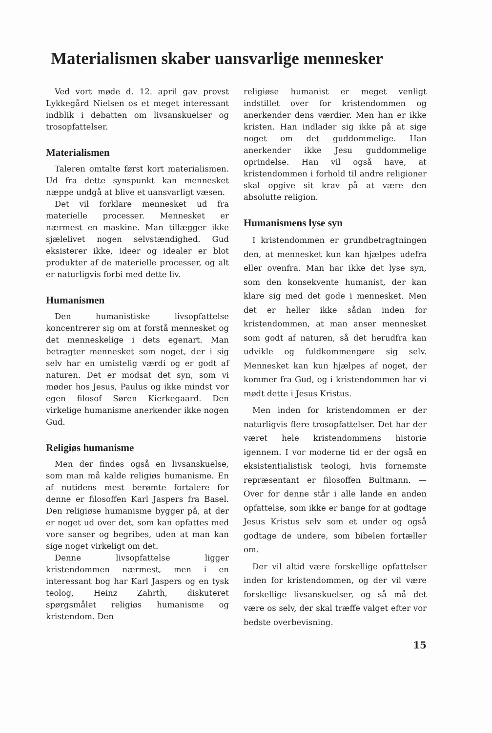Materialismen skaber uansvarlige mennesker
Ved vort møde d. 12. april gav provst Lykkegård Nielsen os et meget interessant indblik i debatten om livsanskuelser og trosopfattelser.
Materialismen
Taleren omtalte først kort materialismen. Ud fra dette synspunkt kan mennesket næppe undgå at blive et uansvarligt væsen.
Det vil forklare mennesket ud fra materielle processer. Mennesket er nærmest en maskine. Man tillægger ikke sjælelivet nogen selvstændighed. Gud eksisterer ikke, ideer og idealer er blot produkter af de materielle processer, og alt er naturligvis forbi med dette liv.
Humanismen
Den humanistiske livsopfattelse koncentrerer sig om at forstå mennesket og det menneskelige i dets egenart. Man betragter mennesket som noget, der i sig selv har en umistelig værdi og er godt af naturen. Det er modsat det syn, som vi møder hos Jesus, Paulus og ikke mindst vor egen filosof Søren Kierkegaard. Den virkelige humanisme anerkender ikke nogen Gud.
Religiøs humanisme
Men der findes også en livsanskuelse, som man må kalde religiøs humanisme. En af nutidens mest berømte fortalere for denne er filosoffen Karl Jaspers fra Basel. Den religiøse humanisme bygger på, at der er noget ud over det, som kan opfattes med vore sanser og begribes, uden at man kan sige noget virkeligt om det.
Denne livsopfattelse ligger kristendommen nærmest, men i en interessant bog har Karl Jaspers og en tysk teolog, Heinz Zahrth, diskuteret spørgsmålet religiøs humanisme og kristendom. Den
religiøse humanist er meget venligt indstillet over for kristendommen og anerkender dens værdier. Men han er ikke kristen. Han indlader sig ikke på at sige noget om det guddommelige. Han anerkender ikke Jesu guddommelige oprindelse. Han vil også have, at kristendommen i forhold til andre religioner skal opgive sit krav på at være den absolutte religion.
Humanismens lyse syn
I kristendommen er grundbetragtningen den, at mennesket kun kan hjælpes udefra eller ovenfra. Man har ikke det lyse syn, som den konsekvente humanist, der kan klare sig med det gode i mennesket. Men det er heller ikke sådan inden for kristendommen, at man anser mennesket som godt af naturen, så det herudfra kan udvikle og fuldkommengøre sig selv. Mennesket kan kun hjælpes af noget, der kommer fra Gud, og i kristendommen har vi mødt dette i Jesus Kristus.
Men inden for kristendommen er der naturligvis flere trosopfattelser. Det har der været hele kristendommens historie igennem. I vor moderne tid er der også en eksistentialistisk teologi, hvis fornemste repræsentant er filosoffen Bultmann. — Over for denne står i alle lande en anden opfattelse, som ikke er bange for at godtage Jesus Kristus selv som et under og også godtage de undere, som bibelen fortæller om.
Der vil altid være forskellige opfattelser inden for kristendommen, og der vil være forskellige livsanskuelser, og så må det være os selv, der skal træffe valget efter vor bedste overbevisning.
15